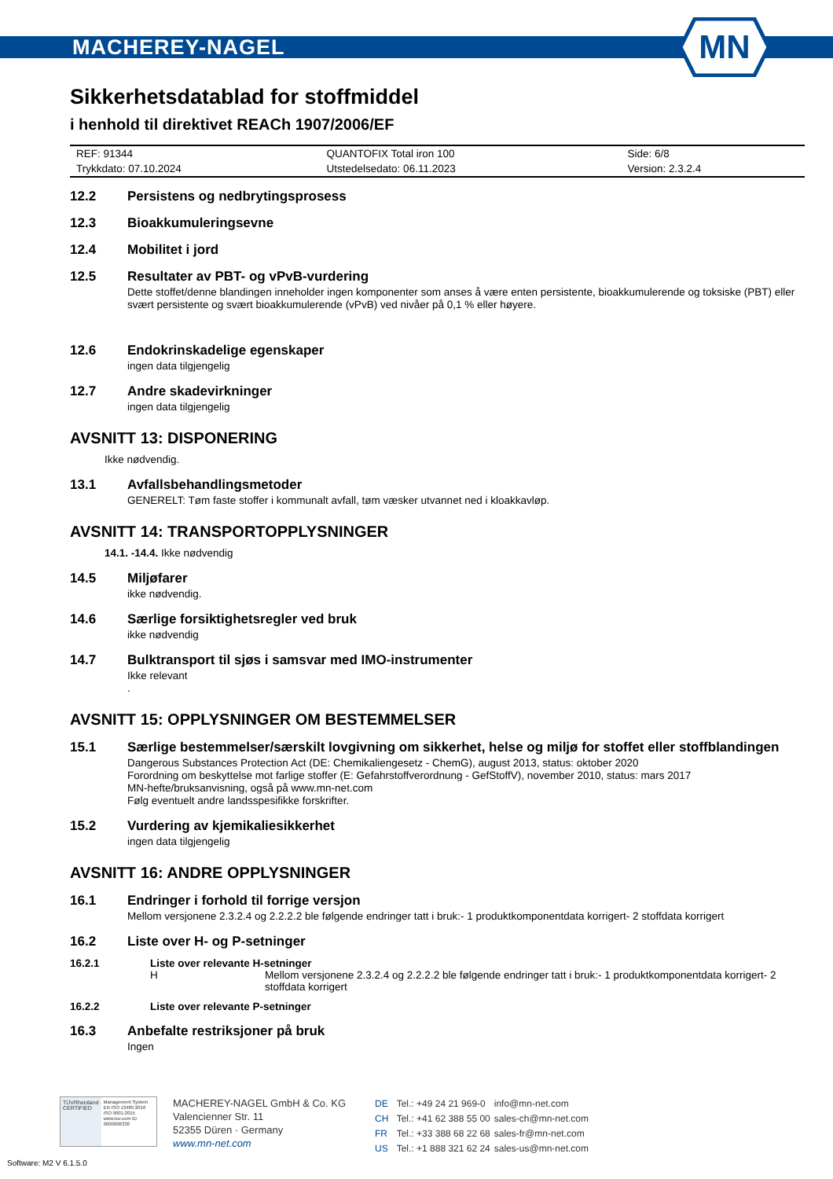MACHEREY-NAGEL
MN
Sikkerhetsdatablad for stoffmiddel
i henhold til direktivet REACh 1907/2006/EF
| REF: 91344 | QUANTOFIX Total iron 100 | Side: 6/8 |
| Trykkdato: 07.10.2024 | Utstedelsedato: 06.11.2023 | Version: 2.3.2.4 |
12.2 Persistens og nedbrytingsprosess
12.3 Bioakkumuleringsevne
12.4 Mobilitet i jord
12.5 Resultater av PBT- og vPvB-vurdering
Dette stoffet/denne blandingen inneholder ingen komponenter som anses å være enten persistente, bioakkumulerende og toksiske (PBT) eller svært persistente og svært bioakkumulerende (vPvB) ved nivåer på 0,1 % eller høyere.
12.6 Endokrinskadelige egenskaper
ingen data tilgjengelig
12.7 Andre skadevirkninger
ingen data tilgjengelig
AVSNITT 13: DISPONERING
Ikke nødvendig.
13.1 Avfallsbehandlingsmetoder
GENERELT: Tøm faste stoffer i kommunalt avfall, tøm væsker utvannet ned i kloakkavløp.
AVSNITT 14: TRANSPORTOPPLYSNINGER
14.1. -14.4. Ikke nødvendig
14.5 Miljøfarer
ikke nødvendig.
14.6 Særlige forsiktighetsregler ved bruk
ikke nødvendig
14.7 Bulktransport til sjøs i samsvar med IMO-instrumenter
Ikke relevant
.
AVSNITT 15: OPPLYSNINGER OM BESTEMMELSER
15.1 Særlige bestemmelser/særskilt lovgivning om sikkerhet, helse og miljø for stoffet eller stoffblandingen
Dangerous Substances Protection Act (DE: Chemikaliengesetz - ChemG), august 2013, status: oktober 2020
Forordning om beskyttelse mot farlige stoffer (E: Gefahrstoffverordnung - GefStoffV), november 2010, status: mars 2017
MN-hefte/bruksanvisning, også på www.mn-net.com
Følg eventuelt andre landsspesifikke forskrifter.
15.2 Vurdering av kjemikaliesikkerhet
ingen data tilgjengelig
AVSNITT 16: ANDRE OPPLYSNINGER
16.1 Endringer i forhold til forrige versjon
Mellom versjonene 2.3.2.4 og 2.2.2.2 ble følgende endringer tatt i bruk:- 1 produktkomponentdata korrigert- 2 stoffdata korrigert
16.2 Liste over H- og P-setninger
16.2.1 Liste over relevante H-setninger
H Mellom versjonene 2.3.2.4 og 2.2.2.2 ble følgende endringer tatt i bruk:- 1 produktkomponentdata korrigert- 2 stoffdata korrigert
16.2.2 Liste over relevante P-setninger
16.3 Anbefalte restriksjoner på bruk
Ingen
TÜVRheinland CERTIFIED
Management System EN ISO 13485:2016 ISO 9001:2015 www.tuv.com ID 9000008338
MACHEREY-NAGEL GmbH & Co. KG
Valencienner Str. 11
52355 Düren · Germany
www.mn-net.com
| DE | Tel.: +49 24 21 969-0 | info@mn-net.com |
| CH | Tel.: +41 62 388 55 00 | sales-ch@mn-net.com |
| FR | Tel.: +33 388 68 22 68 | sales-fr@mn-net.com |
| US | Tel.: +1 888 321 62 24 | sales-us@mn-net.com |
Software: M2 V 6.1.5.0